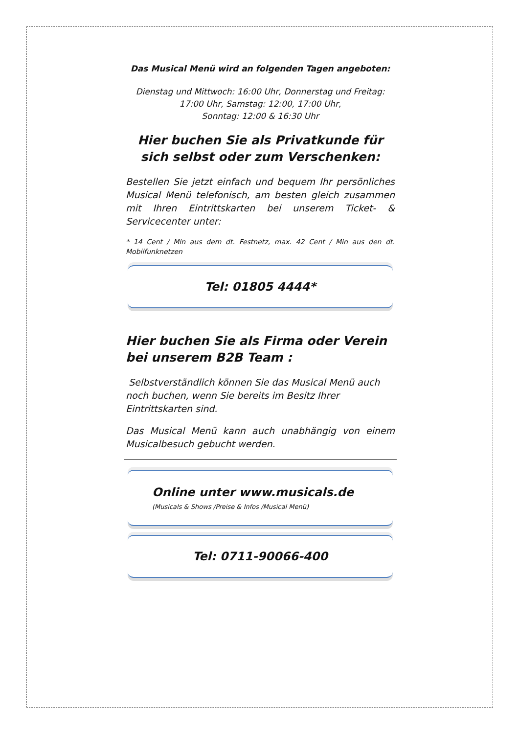Das Musical Menü wird an folgenden Tagen angeboten:
Dienstag und Mittwoch: 16:00 Uhr, Donnerstag und Freitag: 17:00 Uhr, Samstag: 12:00, 17:00 Uhr,
Sonntag: 12:00 & 16:30 Uhr
Hier buchen Sie als Privatkunde für sich selbst oder zum Verschenken:
Bestellen Sie jetzt einfach und bequem Ihr persönliches Musical Menü telefonisch, am besten gleich zusammen mit Ihren Eintrittskarten bei unserem Ticket- & Servicecenter unter:
* 14 Cent / Min aus dem dt. Festnetz, max. 42 Cent / Min aus den dt. Mobilfunknetzen
Tel: 01805 4444*
Hier buchen Sie als Firma oder Verein bei unserem B2B Team :
Selbstverständlich können Sie das Musical Menü auch noch buchen, wenn Sie bereits im Besitz Ihrer Eintrittskarten sind.
Das Musical Menü kann auch unabhängig von einem Musicalbesuch gebucht werden.
Online unter www.musicals.de
(Musicals & Shows /Preise & Infos /Musical Menü)
Tel: 0711-90066-400